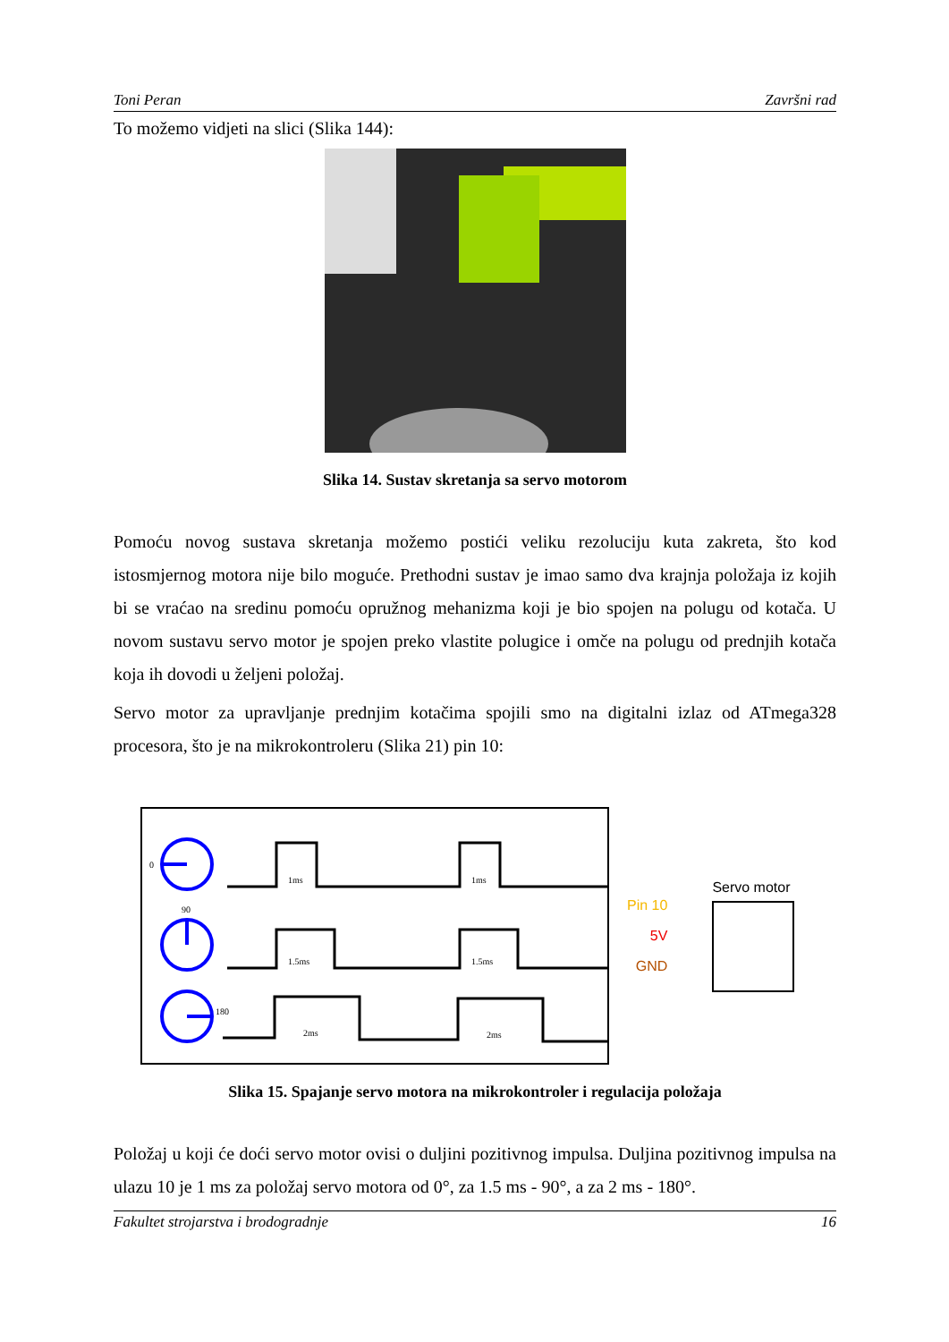Toni Peran Završni rad
To možemo vidjeti na slici (Slika 144):
Slika 14. Sustav skretanja sa servo motorom
Pomoću novog sustava skretanja možemo postići veliku rezoluciju kuta zakreta, što kod istosmjernog motora nije bilo moguće. Prethodni sustav je imao samo dva krajnja položaja iz kojih bi se vraćao na sredinu pomoću opružnog mehanizma koji je bio spojen na polugu od kotača. U novom sustavu servo motor je spojen preko vlastite polugice i omče na polugu od prednjih kotača koja ih dovodi u željeni položaj.
Servo motor za upravljanje prednjim kotačima spojili smo na digitalni izlaz od ATmega328 procesora, što je na mikrokontroleru (Slika 21) pin 10:
0
90
180
1ms
1ms
1.5ms
1.5ms
2ms
2ms
Pin 10
5V
GND
Servo motor
Slika 15. Spajanje servo motora na mikrokontroler i regulacija položaja
Položaj u koji će doći servo motor ovisi o duljini pozitivnog impulsa. Duljina pozitivnog impulsa na ulazu 10 je 1 ms za položaj servo motora od 0°, za 1.5 ms - 90°, a za 2 ms - 180°.
Fakultet strojarstva i brodogradnje 16